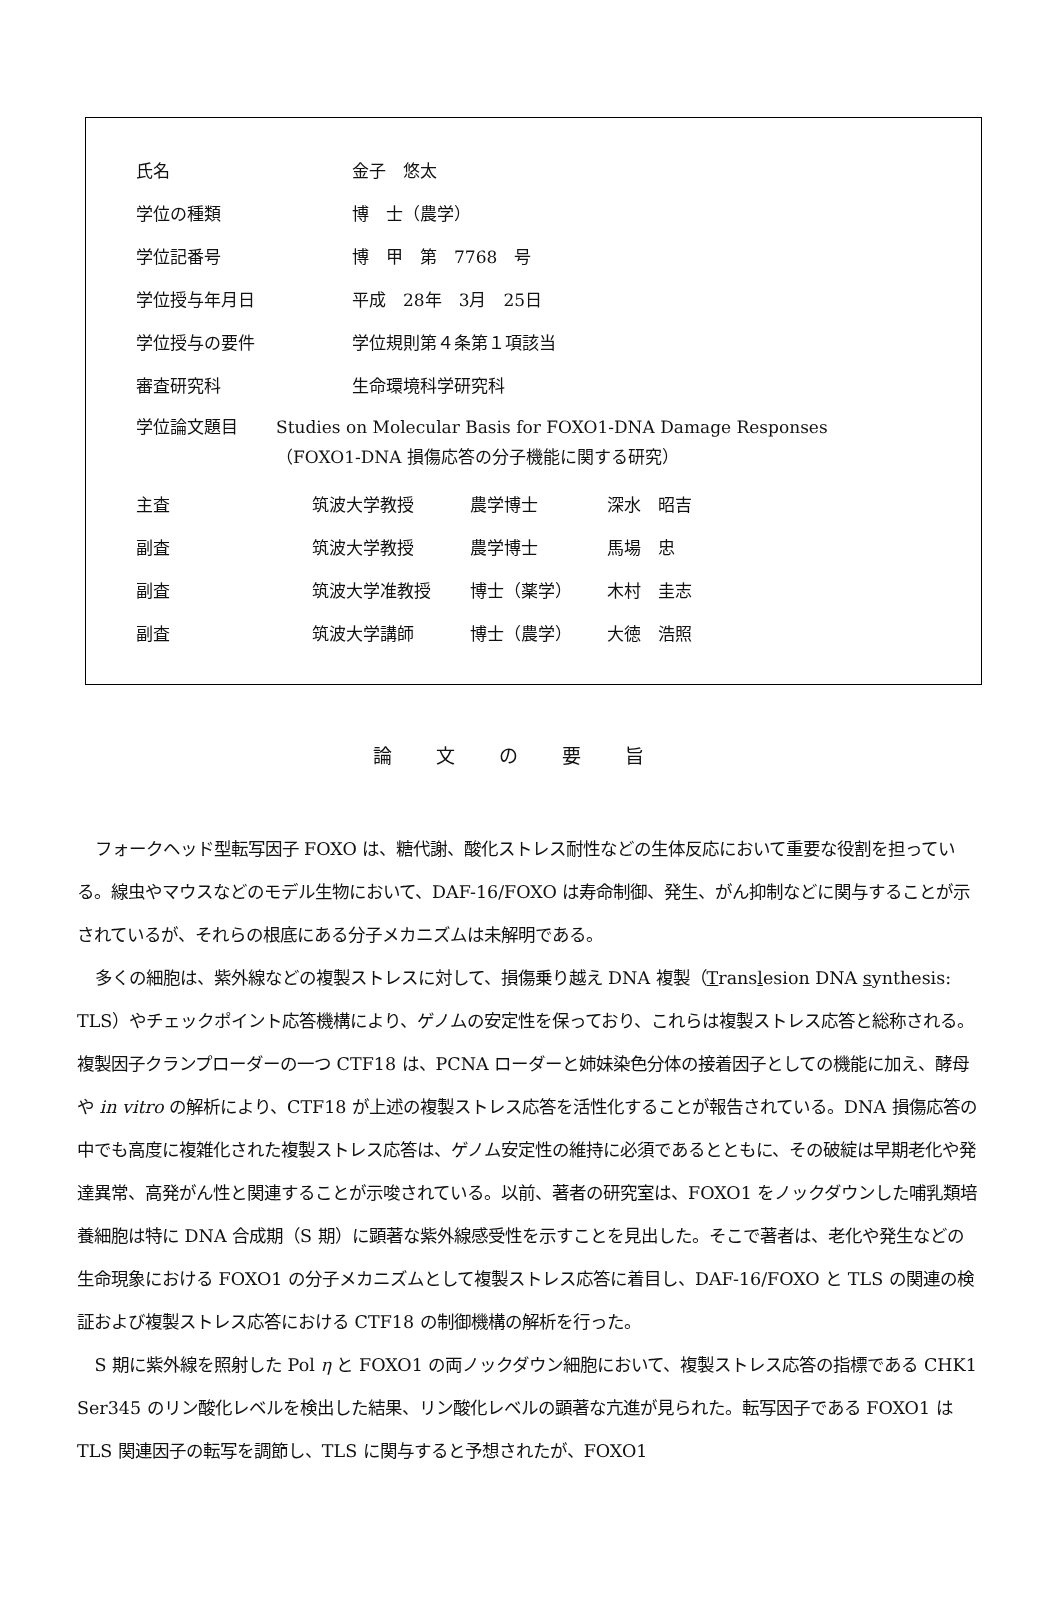氏名 金子　悠太
学位の種類 博　士（農学）
学位記番号 博　甲　第　7768　号
学位授与年月日 平成　28年　3月　25日
学位授与の要件 学位規則第４条第１項該当
審査研究科 生命環境科学研究科
学位論文題目 Studies on Molecular Basis for FOXO1-DNA Damage Responses
（FOXO1-DNA 損傷応答の分子機能に関する研究）
主査 筑波大学教授 農学博士 深水　昭吉
副査 筑波大学教授 農学博士 馬場　忠
副査 筑波大学准教授 博士（薬学） 木村　圭志
副査 筑波大学講師 博士（農学） 大徳　浩照
論文の要旨
フォークヘッド型転写因子 FOXO は、糖代謝、酸化ストレス耐性などの生体反応において重要な役割を担っている。線虫やマウスなどのモデル生物において、DAF-16/FOXO は寿命制御、発生、がん抑制などに関与することが示されているが、それらの根底にある分子メカニズムは未解明である。
多くの細胞は、紫外線などの複製ストレスに対して、損傷乗り越え DNA 複製（Translesion DNA synthesis: TLS）やチェックポイント応答機構により、ゲノムの安定性を保っており、これらは複製ストレス応答と総称される。複製因子クランプローダーの一つ CTF18 は、PCNA ローダーと姉妹染色分体の接着因子としての機能に加え、酵母や in vitro の解析により、CTF18 が上述の複製ストレス応答を活性化することが報告されている。DNA 損傷応答の中でも高度に複雑化された複製ストレス応答は、ゲノム安定性の維持に必須であるとともに、その破綻は早期老化や発達異常、高発がん性と関連することが示唆されている。以前、著者の研究室は、FOXO1 をノックダウンした哺乳類培養細胞は特に DNA 合成期（S 期）に顕著な紫外線感受性を示すことを見出した。そこで著者は、老化や発生などの生命現象における FOXO1 の分子メカニズムとして複製ストレス応答に着目し、DAF-16/FOXO と TLS の関連の検証および複製ストレス応答における CTF18 の制御機構の解析を行った。
S 期に紫外線を照射した Pol η と FOXO1 の両ノックダウン細胞において、複製ストレス応答の指標である CHK1 Ser345 のリン酸化レベルを検出した結果、リン酸化レベルの顕著な亢進が見られた。転写因子である FOXO1 は TLS 関連因子の転写を調節し、TLS に関与すると予想されたが、FOXO1